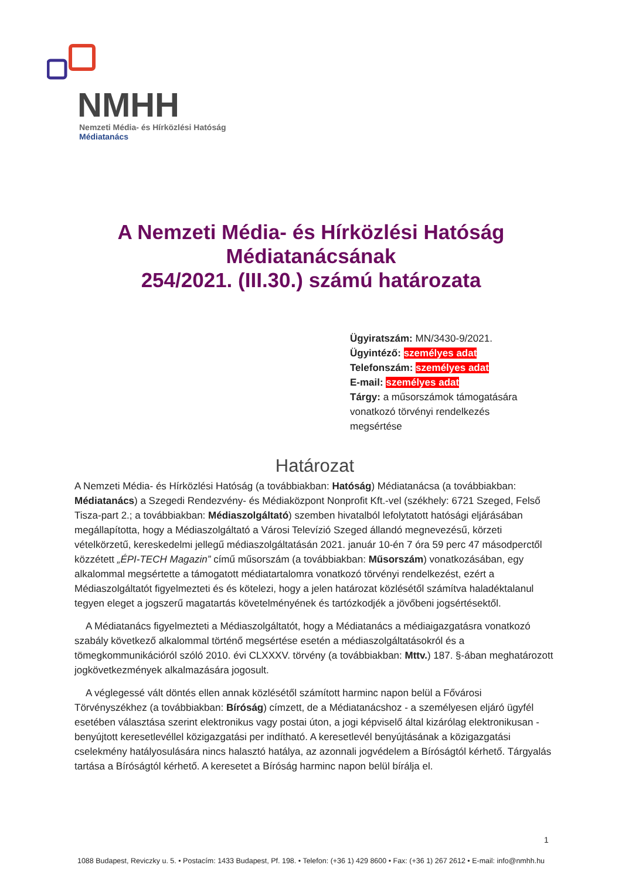NMHH
Nemzeti Média- és Hírközlési Hatóság
Médiatanács
A Nemzeti Média- és Hírközlési Hatóság
Médiatanácsának
254/2021. (III.30.) számú határozata
Ügyiratszám: MN/3430-9/2021.
Ügyintéző: személyes adat
Telefonszám: személyes adat
E-mail: személyes adat
Tárgy: a műsorszámok támogatására vonatkozó törvényi rendelkezés megsértése
Határozat
A Nemzeti Média- és Hírközlési Hatóság (a továbbiakban: Hatóság) Médiatanácsa (a továbbiakban: Médiatanács) a Szegedi Rendezvény- és Médiaközpont Nonprofit Kft.-vel (székhely: 6721 Szeged, Felső Tisza-part 2.; a továbbiakban: Médiaszolgáltató) szemben hivatalból lefolytatott hatósági eljárásában megállapította, hogy a Médiaszolgáltató a Városi Televízió Szeged állandó megnevezésű, körzeti vételkörzetű, kereskedelmi jellegű médiaszolgáltatásán 2021. január 10-én 7 óra 59 perc 47 másodperctől közzétett „ÉPI-TECH Magazin” című műsorszám (a továbbiakban: Műsorszám) vonatkozásában, egy alkalommal megsértette a támogatott médiatartalomra vonatkozó törvényi rendelkezést, ezért a Médiaszolgáltatót figyelmezteti és és kötelezi, hogy a jelen határozat közlésétől számítva haladéktalanul tegyen eleget a jogszerű magatartás követelményének és tartózkodjék a jövőbeni jogsértésektől.
A Médiatanács figyelmezteti a Médiaszolgáltatót, hogy a Médiatanács a médiaigazgatásra vonatkozó szabály következő alkalommal történő megsértése esetén a médiaszolgáltatásokról és a tömegkommunikációról szóló 2010. évi CLXXXV. törvény (a továbbiakban: Mttv.) 187. §-ában meghatározott jogkövetkezmények alkalmazására jogosult.
A véglegessé vált döntés ellen annak közlésétől számított harminc napon belül a Fővárosi Törvényszékhez (a továbbiakban: Bíróság) címzett, de a Médiatanácshoz - a személyesen eljáró ügyfél esetében választása szerint elektronikus vagy postai úton, a jogi képviselő által kizárólag elektronikusan - benyújtott keresetlevéllel közigazgatási per indítható. A keresetlevél benyújtásának a közigazgatási cselekmény hatályosulására nincs halasztó hatálya, az azonnali jogvédelem a Bíróságtól kérhető. Tárgyalás tartása a Bíróságtól kérhető. A keresetet a Bíróság harminc napon belül bírálja el.
1
1088 Budapest, Reviczky u. 5. • Postacím: 1433 Budapest, Pf. 198. • Telefon: (+36 1) 429 8600 • Fax: (+36 1) 267 2612 • E-mail: info@nmhh.hu